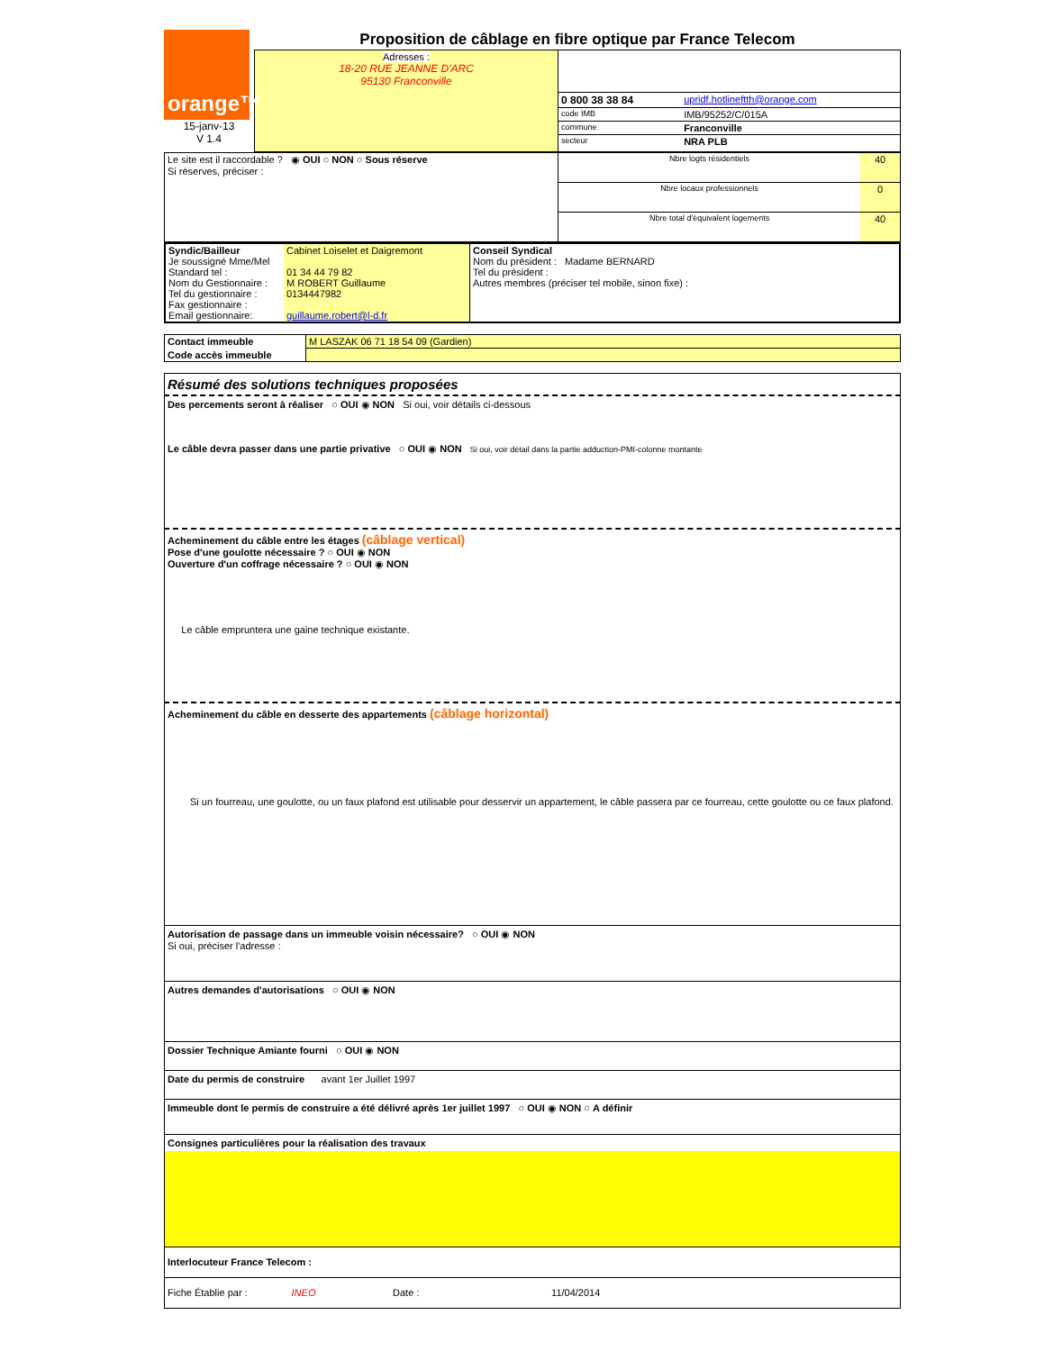| orange™ 15-janv-13 V 1.4 | Proposition de câblage en fibre optique par France Telecom | |
| | Adresses : 18-20 RUE JEANNE D'ARC 95130 Franconville | / 0 800 38 38 84 / upridf.hotlineftth@orange.com / / code IMB / IMB/95252/C/015A / / commune / Franconville / / secteur / NRA PLB / |
| Le site est il raccordable ? ◉ OUI ○ NON ○ Sous réserve Si réserves, préciser : | / Nbre logts résidentiels / 40 / / Nbre locaux professionnels / 0 / / Nbre total d'équivalent logements / 40 / |
| Syndic/Bailleur Je soussigné Mme/Mel Standard tel : Nom du Gestionnaire : Tel du gestionnaire : Fax gestionnaire : Email gestionnaire: | Cabinet Loiselet et Daigremont 01 34 44 79 82 M ROBERT Guillaume 0134447982 guillaume.robert@l-d.fr | Conseil Syndical Nom du président : Madame BERNARD Tel du président : Autres membres (préciser tel mobile, sinon fixe) : |
| Contact immeuble | M LASZAK 06 71 18 54 09 (Gardien) |
| Code accès immeuble | |
Résumé des solutions techniques proposées
Des percements seront à réaliser ○ OUI ◉ NON Si oui, voir détails ci-dessous
Le câble devra passer dans une partie privative ○ OUI ◉ NON Si oui, voir détail dans la partie adduction-PMI-colonne montante
Acheminement du câble entre les étages (câblage vertical)
Pose d'une goulotte nécessaire ? ○ OUI ◉ NON
Ouverture d'un coffrage nécessaire ? ○ OUI ◉ NON
Le câble empruntera une gaine technique existante.
Acheminement du câble en desserte des appartements (câblage horizontal)
Si un fourreau, une goulotte, ou un faux plafond est utilisable pour desservir un appartement, le câble passera par ce fourreau, cette goulotte ou ce faux plafond.
Autorisation de passage dans un immeuble voisin nécessaire? ○ OUI ◉ NON
Si oui, préciser l'adresse :
Autres demandes d'autorisations ○ OUI ◉ NON
Dossier Technique Amiante fourni ○ OUI ◉ NON
Date du permis de construire avant 1er Juillet 1997
Immeuble dont le permis de construire a été délivré après 1er juillet 1997 ○ OUI ◉ NON ○ A définir
Consignes particulières pour la réalisation des travaux
Interlocuteur France Telecom :
Fiche Établie par : INEO Date : 11/04/2014